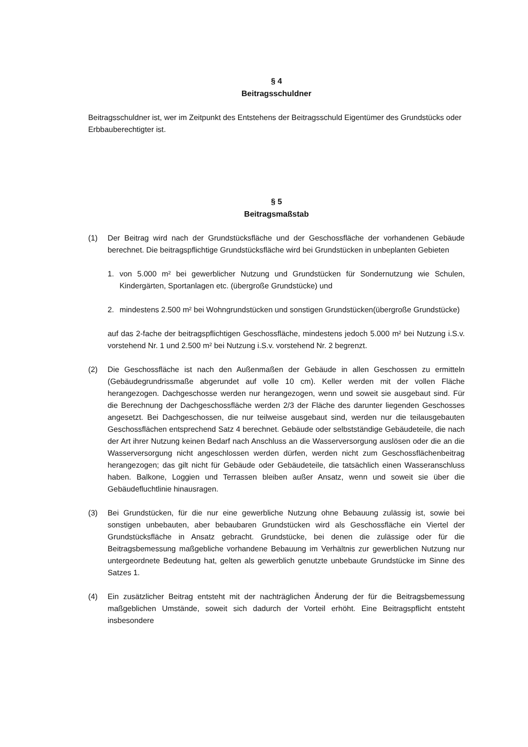§ 4
Beitragsschuldner
Beitragsschuldner ist, wer im Zeitpunkt des Entstehens der Beitragsschuld Eigentümer des Grundstücks oder Erbbauberechtigter ist.
§ 5
Beitragsmaßstab
(1) Der Beitrag wird nach der Grundstücksfläche und der Geschossfläche der vorhandenen Gebäude berechnet. Die beitragspflichtige Grundstücksfläche wird bei Grundstücken in unbeplanten Gebieten
1. von 5.000 m² bei gewerblicher Nutzung und Grundstücken für Sondernutzung wie Schulen, Kindergärten, Sportanlagen etc. (übergroße Grundstücke) und
2. mindestens 2.500 m² bei Wohngrundstücken und sonstigen Grundstücken(übergroße Grundstücke)
auf das 2-fache der beitragspflichtigen Geschossfläche, mindestens jedoch 5.000 m² bei Nutzung i.S.v. vorstehend Nr. 1 und 2.500 m² bei Nutzung i.S.v. vorstehend Nr. 2 begrenzt.
(2) Die Geschossfläche ist nach den Außenmaßen der Gebäude in allen Geschossen zu ermitteln (Gebäudegrundrissmaße abgerundet auf volle 10 cm). Keller werden mit der vollen Fläche herangezogen. Dachgeschosse werden nur herangezogen, wenn und soweit sie ausgebaut sind. Für die Berechnung der Dachgeschossfläche werden 2/3 der Fläche des darunter liegenden Geschosses angesetzt. Bei Dachgeschossen, die nur teilweise ausgebaut sind, werden nur die teilausgebauten Geschossflächen entsprechend Satz 4 berechnet. Gebäude oder selbstständige Gebäudeteile, die nach der Art ihrer Nutzung keinen Bedarf nach Anschluss an die Wasserversorgung auslösen oder die an die Wasserversorgung nicht angeschlossen werden dürfen, werden nicht zum Geschossflächenbeitrag herangezogen; das gilt nicht für Gebäude oder Gebäudeteile, die tatsächlich einen Wasseranschluss haben. Balkone, Loggien und Terrassen bleiben außer Ansatz, wenn und soweit sie über die Gebäudefluchtlinie hinausragen.
(3) Bei Grundstücken, für die nur eine gewerbliche Nutzung ohne Bebauung zulässig ist, sowie bei sonstigen unbebauten, aber bebaubaren Grundstücken wird als Geschossfläche ein Viertel der Grundstücksfläche in Ansatz gebracht. Grundstücke, bei denen die zulässige oder für die Beitragsbemessung maßgebliche vorhandene Bebauung im Verhältnis zur gewerblichen Nutzung nur untergeordnete Bedeutung hat, gelten als gewerblich genutzte unbebaute Grundstücke im Sinne des Satzes 1.
(4) Ein zusätzlicher Beitrag entsteht mit der nachträglichen Änderung der für die Beitragsbemessung maßgeblichen Umstände, soweit sich dadurch der Vorteil erhöht. Eine Beitragspflicht entsteht insbesondere